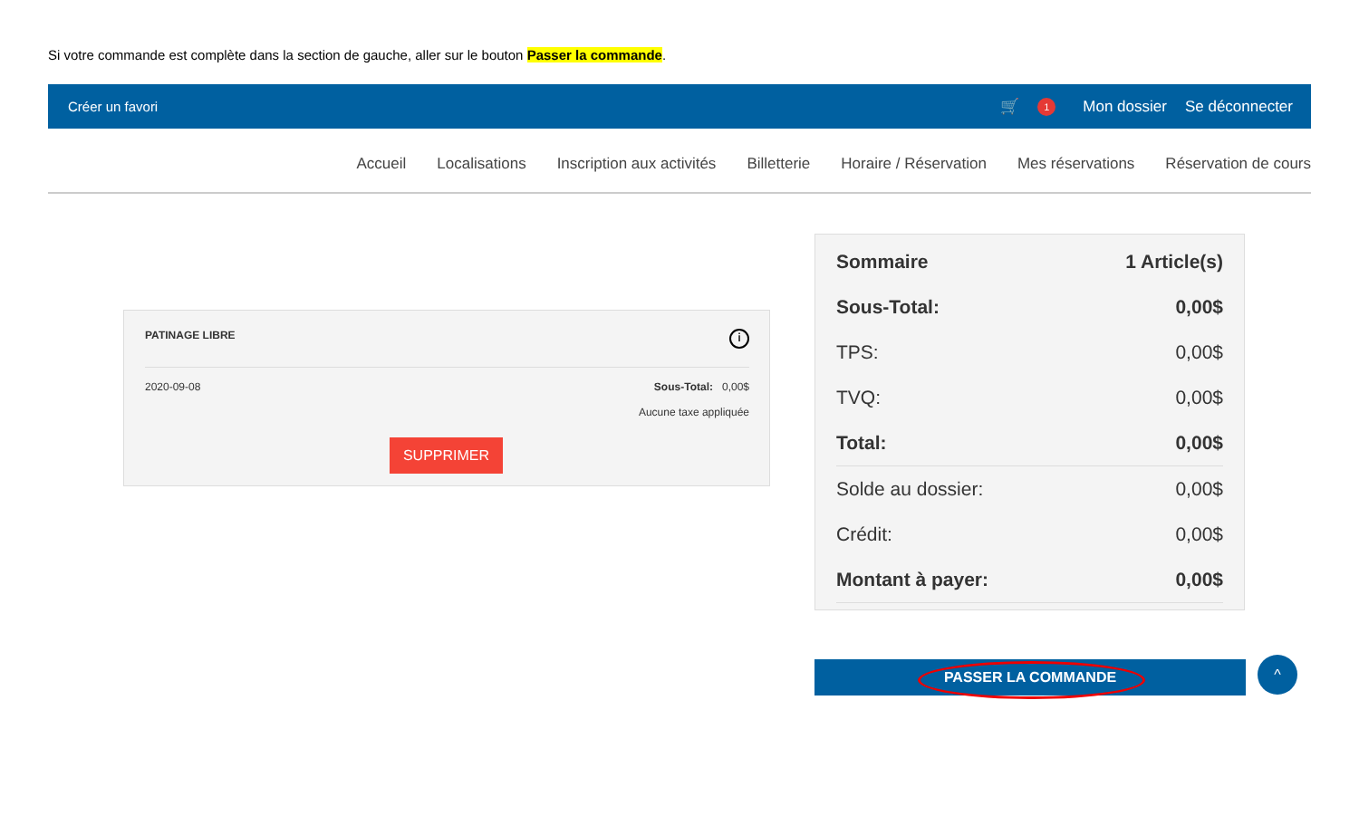Si votre commande est complète dans la section de gauche, aller sur le bouton Passer la commande.
Créer un favori 🛒
1
Mon dossier Se déconnecter
Accueil Localisations Inscription aux activités Billetterie Horaire / Réservation Mes réservations Réservation de cours
PATINAGE LIBRE i
2020-09-08 Sous-Total: 0,00$
Aucune taxe appliquée
SUPPRIMER
Sommaire 1 Article(s)
Sous-Total: 0,00$
TPS: 0,00$
TVQ: 0,00$
Total: 0,00$
Solde au dossier: 0,00$
Crédit: 0,00$
Montant à payer: 0,00$
PASSER LA COMMANDE ^